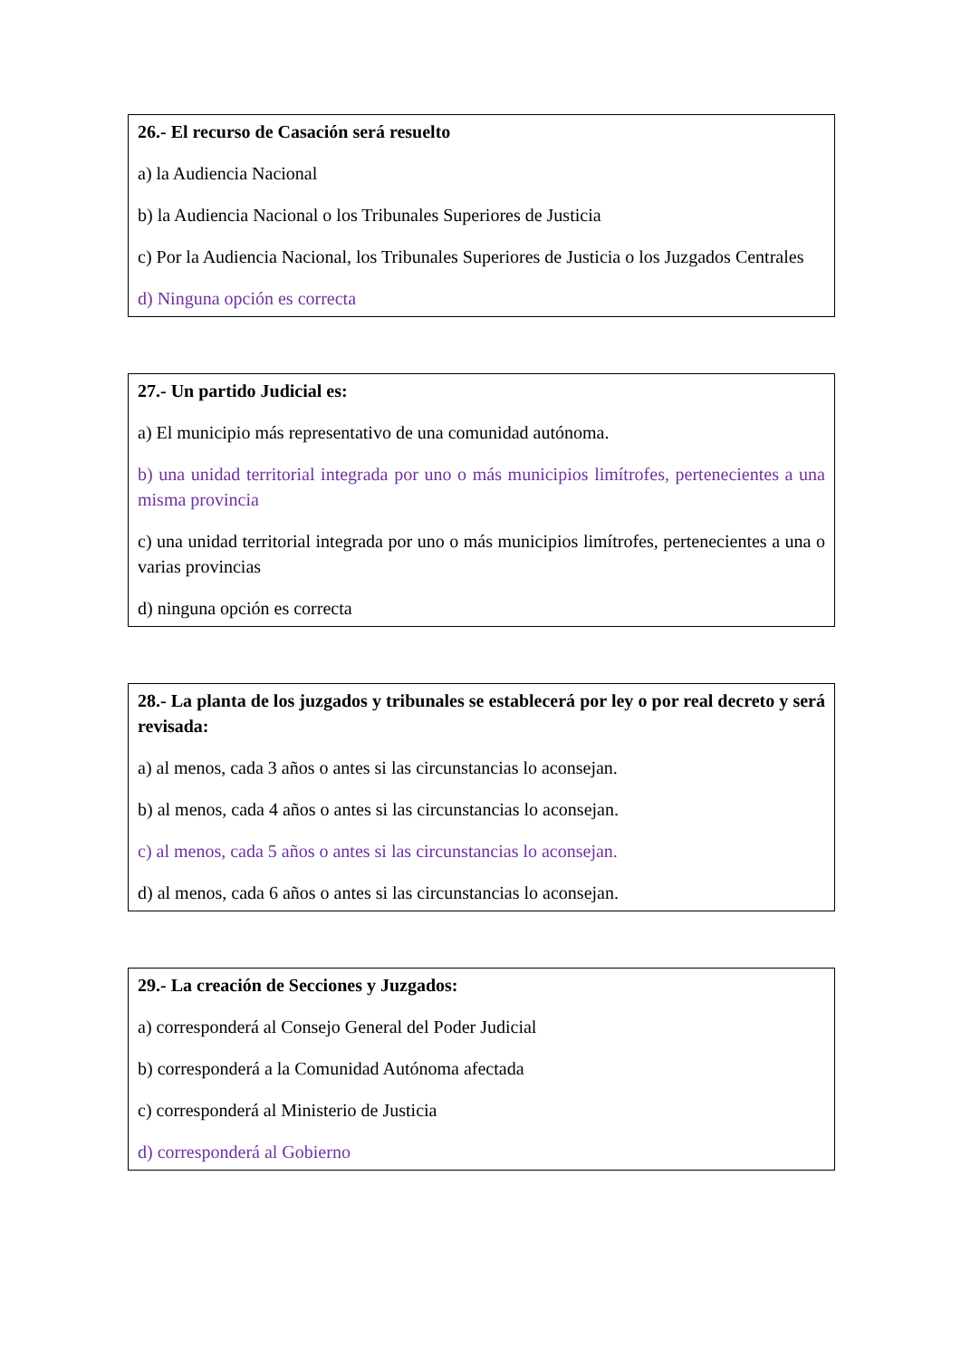26.- El recurso de Casación será resuelto
a) la Audiencia Nacional
b) la Audiencia Nacional o los Tribunales Superiores de Justicia
c) Por la Audiencia Nacional, los Tribunales Superiores de Justicia o los Juzgados Centrales
d) Ninguna opción es correcta
27.- Un partido Judicial es:
a) El municipio más representativo de una comunidad autónoma.
b) una unidad territorial integrada por uno o más municipios limítrofes, pertenecientes a una misma provincia
c) una unidad territorial integrada por uno o más municipios limítrofes, pertenecientes a una o varias provincias
d) ninguna opción es correcta
28.- La planta de los juzgados y tribunales se establecerá por ley o por real decreto y será revisada:
a) al menos, cada 3 años o antes si las circunstancias lo aconsejan.
b) al menos, cada 4 años o antes si las circunstancias lo aconsejan.
c) al menos, cada 5 años o antes si las circunstancias lo aconsejan.
d) al menos, cada 6 años o antes si las circunstancias lo aconsejan.
29.- La creación de Secciones y Juzgados:
a) corresponderá al Consejo General del Poder Judicial
b) corresponderá a la Comunidad Autónoma afectada
c) corresponderá al Ministerio de Justicia
d) corresponderá al Gobierno